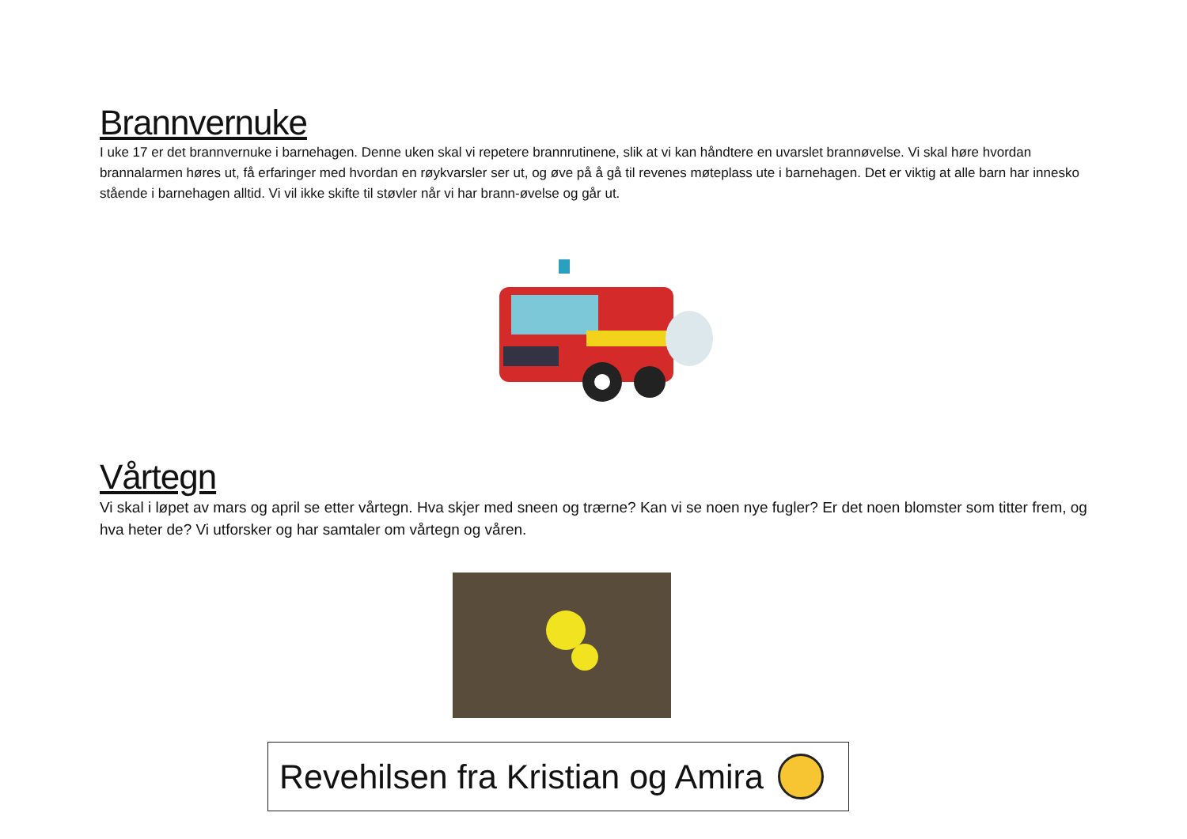Brannvernuke
I uke 17 er det brannvernuke i barnehagen. Denne uken skal vi repetere brannrutinene, slik at vi kan håndtere en uvarslet brannøvelse. Vi skal høre hvordan brannalarmen høres ut, få erfaringer med hvordan en røykvarsler ser ut, og øve på å gå til revenes møteplass ute i barnehagen. Det er viktig at alle barn har innesko stående i barnehagen alltid. Vi vil ikke skifte til støvler når vi har brann-øvelse og går ut.
Vårtegn
Vi skal i løpet av mars og april se etter vårtegn. Hva skjer med sneen og trærne? Kan vi se noen nye fugler? Er det noen blomster som titter frem, og hva heter de? Vi utforsker og har samtaler om vårtegn og våren.
Revehilsen fra Kristian og Amira